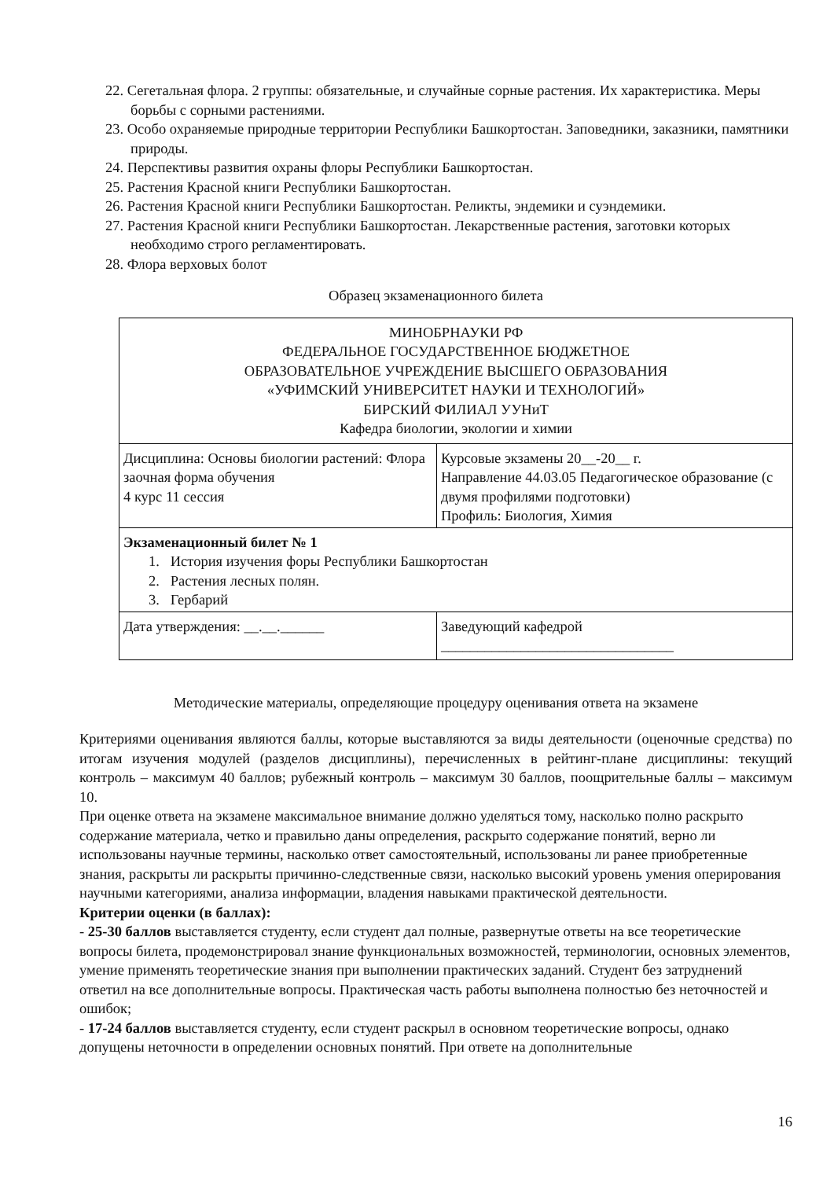22. Сегетальная флора. 2 группы: обязательные, и случайные сорные растения. Их характеристика. Меры борьбы с сорными растениями.
23. Особо охраняемые природные территории Республики Башкортостан. Заповедники, заказники, памятники природы.
24. Перспективы развития охраны флоры Республики Башкортостан.
25. Растения Красной книги Республики Башкортостан.
26. Растения Красной книги Республики Башкортостан. Реликты, эндемики и суэндемики.
27. Растения Красной книги Республики Башкортостан. Лекарственные растения, заготовки которых необходимо строго регламентировать.
28. Флора верховых болот
Образец экзаменационного билета
| МИНОБРНАУКИ РФ ФЕДЕРАЛЬНОЕ ГОСУДАРСТВЕННОЕ БЮДЖЕТНОЕ ОБРАЗОВАТЕЛЬНОЕ УЧРЕЖДЕНИЕ ВЫСШЕГО ОБРАЗОВАНИЯ «УФИМСКИЙ УНИВЕРСИТЕТ НАУКИ И ТЕХНОЛОГИЙ» БИРСКИЙ ФИЛИАЛ УУНиТ Кафедра биологии, экологии и химии | |
| Дисциплина: Основы биологии растений: Флора заочная форма обучения 4 курс 11 сессия | Курсовые экзамены 20__-20__ г. Направление 44.03.05 Педагогическое образование (с двумя профилями подготовки) Профиль: Биология, Химия |
| Экзаменационный билет № 1 1. История изучения форы Республики Башкортостан 2. Растения лесных полян. 3. Гербарий | |
| Дата утверждения: __.__.______ | Заведующий кафедрой ________________________________ |
Методические материалы, определяющие процедуру оценивания ответа на экзамене
Критериями оценивания являются баллы, которые выставляются за виды деятельности (оценочные средства) по итогам изучения модулей (разделов дисциплины), перечисленных в рейтинг-плане дисциплины: текущий контроль – максимум 40 баллов; рубежный контроль – максимум 30 баллов, поощрительные баллы – максимум 10.
При оценке ответа на экзамене максимальное внимание должно уделяться тому, насколько полно раскрыто содержание материала, четко и правильно даны определения, раскрыто содержание понятий, верно ли использованы научные термины, насколько ответ самостоятельный, использованы ли ранее приобретенные знания, раскрыты ли раскрыты причинно-следственные связи, насколько высокий уровень умения оперирования научными категориями, анализа информации, владения навыками практической деятельности.
Критерии оценки (в баллах):
- 25-30 баллов выставляется студенту, если студент дал полные, развернутые ответы на все теоретические вопросы билета, продемонстрировал знание функциональных возможностей, терминологии, основных элементов, умение применять теоретические знания при выполнении практических заданий. Студент без затруднений ответил на все дополнительные вопросы. Практическая часть работы выполнена полностью без неточностей и ошибок;
- 17-24 баллов выставляется студенту, если студент раскрыл в основном теоретические вопросы, однако допущены неточности в определении основных понятий. При ответе на дополнительные
16